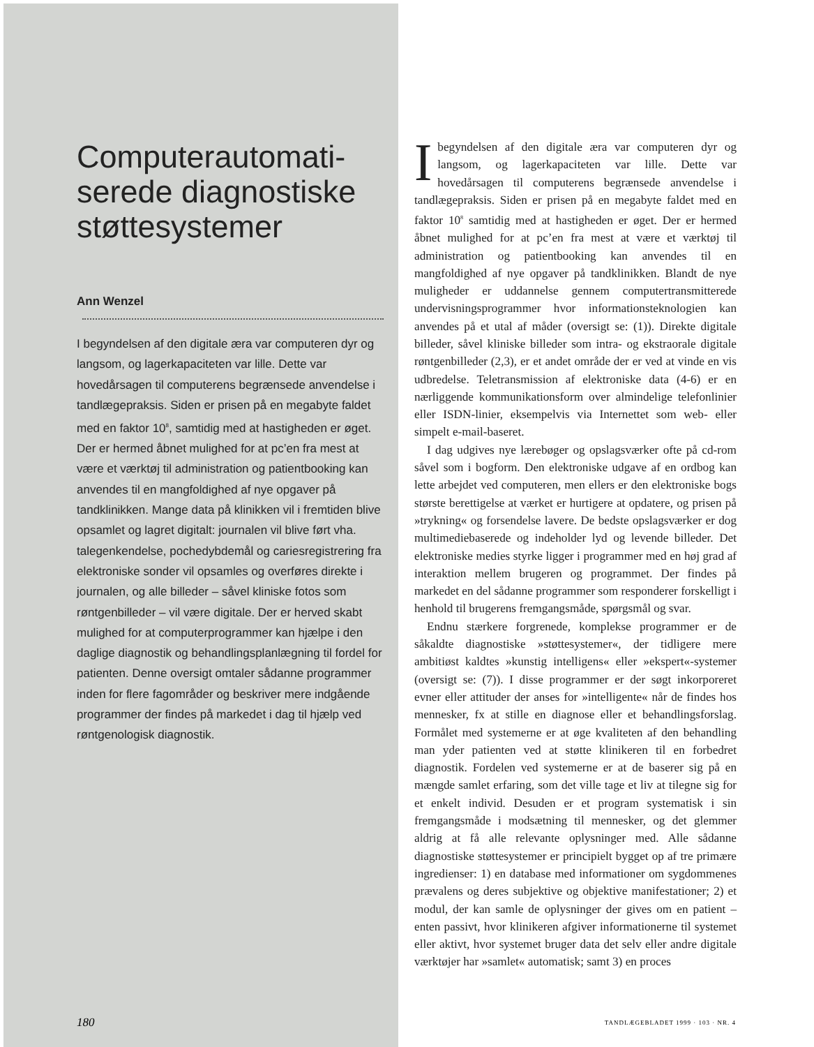Computerautomati-
serede diagnostiske
støttesystemer
Ann Wenzel
I begyndelsen af den digitale æra var computeren dyr og langsom, og lagerkapaciteten var lille. Dette var hovedårsagen til computerens begrænsede anvendelse i tandlægepraksis. Siden er prisen på en megabyte faldet med en faktor 10<sup>8</sup>, samtidig med at hastigheden er øget. Der er hermed åbnet mulighed for at pc’en fra mest at være et værktøj til administration og patientbooking kan anvendes til en mangfoldighed af nye opgaver på tandklinikken. Mange data på klinikken vil i fremtiden blive opsamlet og lagret digitalt: journalen vil blive ført vha. talegenkendelse, pochedybdemål og cariesregistrering fra elektroniske sonder vil opsamles og overføres direkte i journalen, og alle billeder – såvel kliniske fotos som røntgenbilleder – vil være digitale. Der er herved skabt mulighed for at computerprogrammer kan hjælpe i den daglige diagnostik og behandlingsplanlægning til fordel for patienten. Denne oversigt omtaler sådanne programmer inden for flere fagområder og beskriver mere indgående programmer der findes på markedet i dag til hjælp ved røntgenologisk diagnostik.
Ibegyndelsen af den digitale æra var computeren dyr og langsom, og lagerkapaciteten var lille. Dette var hovedårsagen til computerens begrænsede anvendelse i tandlægepraksis. Siden er prisen på en megabyte faldet med en faktor 10<sup>8</sup> samtidig med at hastigheden er øget. Der er hermed åbnet mulighed for at pc’en fra mest at være et værktøj til administration og patientbooking kan anvendes til en mangfoldighed af nye opgaver på tandklinikken. Blandt de nye muligheder er uddannelse gennem computertransmitterede undervisningsprogrammer hvor informationsteknologien kan anvendes på et utal af måder (oversigt se: (1)). Direkte digitale billeder, såvel kliniske billeder som intra- og ekstraorale digitale røntgenbilleder (2,3), er et andet område der er ved at vinde en vis udbredelse. Teletransmission af elektroniske data (4-6) er en nærliggende kommunikationsform over almindelige telefonlinier eller ISDN-linier, eksempelvis via Internettet som web- eller simpelt e-mail-baseret.
I dag udgives nye lærebøger og opslagsværker ofte på cd-rom såvel som i bogform. Den elektroniske udgave af en ordbog kan lette arbejdet ved computeren, men ellers er den elektroniske bogs største berettigelse at værket er hurtigere at opdatere, og prisen på »trykning« og forsendelse lavere. De bedste opslagsværker er dog multimediebaserede og indeholder lyd og levende billeder. Det elektroniske medies styrke ligger i programmer med en høj grad af interaktion mellem brugeren og programmet. Der findes på markedet en del sådanne programmer som responderer forskelligt i henhold til brugerens fremgangsmåde, spørgsmål og svar.
Endnu stærkere forgrenede, komplekse programmer er de såkaldte diagnostiske »støttesystemer«, der tidligere mere ambitiøst kaldtes »kunstig intelligens« eller »ekspert«-systemer (oversigt se: (7)). I disse programmer er der søgt inkorporeret evner eller attituder der anses for »intelligente« når de findes hos mennesker, fx at stille en diagnose eller et behandlingsforslag. Formålet med systemerne er at øge kvaliteten af den behandling man yder patienten ved at støtte klinikeren til en forbedret diagnostik. Fordelen ved systemerne er at de baserer sig på en mængde samlet erfaring, som det ville tage et liv at tilegne sig for et enkelt individ. Desuden er et program systematisk i sin fremgangsmåde i modsætning til mennesker, og det glemmer aldrig at få alle relevante oplysninger med. Alle sådanne diagnostiske støttesystemer er principielt bygget op af tre primære ingredienser: 1) en database med informationer om sygdommenes prævalens og deres subjektive og objektive manifestationer; 2) et modul, der kan samle de oplysninger der gives om en patient – enten passivt, hvor klinikeren afgiver informationerne til systemet eller aktivt, hvor systemet bruger data det selv eller andre digitale værktøjer har »samlet« automatisk; samt 3) en proces
180
TANDLÆGEBLADET 1999 · 103 · NR. 4